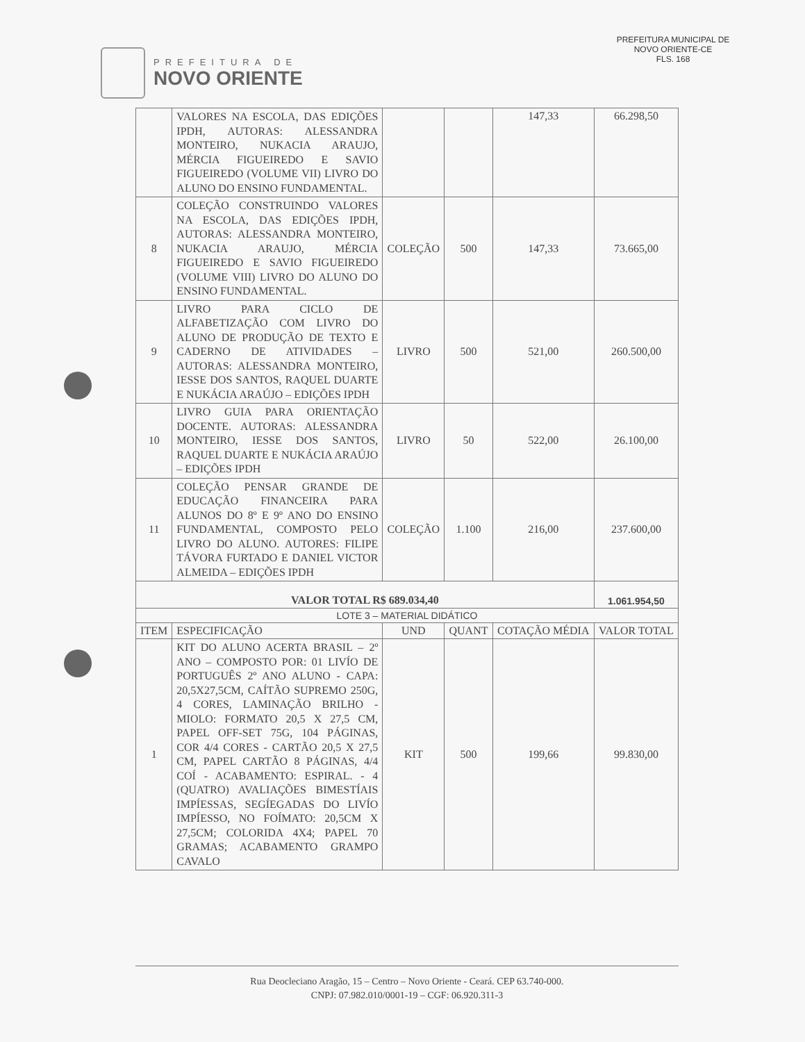PREFEITURA DE
NOVO ORIENTE
PREFEITURA MUNICIPAL DE NOVO ORIENTE-CE
FLS. 168
| | VALORES NA ESCOLA, DAS EDIÇÕES IPDH, AUTORAS: ALESSANDRA MONTEIRO, NUKACIA ARAUJO, MÉRCIA FIGUEIREDO E SAVIO FIGUEIREDO (VOLUME VII) LIVRO DO ALUNO DO ENSINO FUNDAMENTAL. | | | 147,33 | 66.298,50 |
| 8 | COLEÇÃO CONSTRUINDO VALORES NA ESCOLA, DAS EDIÇÕES IPDH, AUTORAS: ALESSANDRA MONTEIRO, NUKACIA ARAUJO, MÉRCIA FIGUEIREDO E SAVIO FIGUEIREDO (VOLUME VIII) LIVRO DO ALUNO DO ENSINO FUNDAMENTAL. | COLEÇÃO | 500 | 147,33 | 73.665,00 |
| 9 | LIVRO PARA CICLO DE ALFABETIZAÇÃO COM LIVRO DO ALUNO DE PRODUÇÃO DE TEXTO E CADERNO DE ATIVIDADES – AUTORAS: ALESSANDRA MONTEIRO, IESSE DOS SANTOS, RAQUEL DUARTE E NUKÁCIA ARAÚJO – EDIÇÕES IPDH | LIVRO | 500 | 521,00 | 260.500,00 |
| 10 | LIVRO GUIA PARA ORIENTAÇÃO DOCENTE. AUTORAS: ALESSANDRA MONTEIRO, IESSE DOS SANTOS, RAQUEL DUARTE E NUKÁCIA ARAÚJO – EDIÇÕES IPDH | LIVRO | 50 | 522,00 | 26.100,00 |
| 11 | COLEÇÃO PENSAR GRANDE DE EDUCAÇÃO FINANCEIRA PARA ALUNOS DO 8º E 9º ANO DO ENSINO FUNDAMENTAL, COMPOSTO PELO LIVRO DO ALUNO. AUTORES: FILIPE TÁVORA FURTADO E DANIEL VICTOR ALMEIDA – EDIÇÕES IPDH | COLEÇÃO | 1.100 | 216,00 | 237.600,00 |
| VALOR TOTAL R$ 689.034,40 | | | | | 1.061.954,50 |
| LOTE 3 – MATERIAL DIDÁTICO | | | | | |
| ITEM | ESPECIFICAÇÃO | UND | QUANT | COTAÇÃO MÉDIA | VALOR TOTAL |
| 1 | KIT DO ALUNO ACERTA BRASIL – 2º ANO – COMPOSTO POR: 01 LIVÍO DE PORTUGUÊS 2º ANO ALUNO - CAPA: 20,5X27,5CM, CAÍTÃO SUPREMO 250G, 4 CORES, LAMINAÇÃO BRILHO - MIOLO: FORMATO 20,5 X 27,5 CM, PAPEL OFF-SET 75G, 104 PÁGINAS, COR 4/4 CORES - CARTÃO 20,5 X 27,5 CM, PAPEL CARTÃO 8 PÁGINAS, 4/4 COÍ - ACABAMENTO: ESPIRAL. - 4 (QUATRO) AVALIAÇÕES BIMESTÍAIS IMPÍESSAS, SEGÍEGADAS DO LIVÍO IMPÍESSO, NO FOÍMATO: 20,5CM X 27,5CM; COLORIDA 4X4; PAPEL 70 GRAMAS; ACABAMENTO GRAMPO CAVALO | KIT | 500 | 199,66 | 99.830,00 |
Rua Deocleciano Aragão, 15 – Centro – Novo Oriente - Ceará. CEP 63.740-000.
CNPJ: 07.982.010/0001-19 – CGF: 06.920.311-3